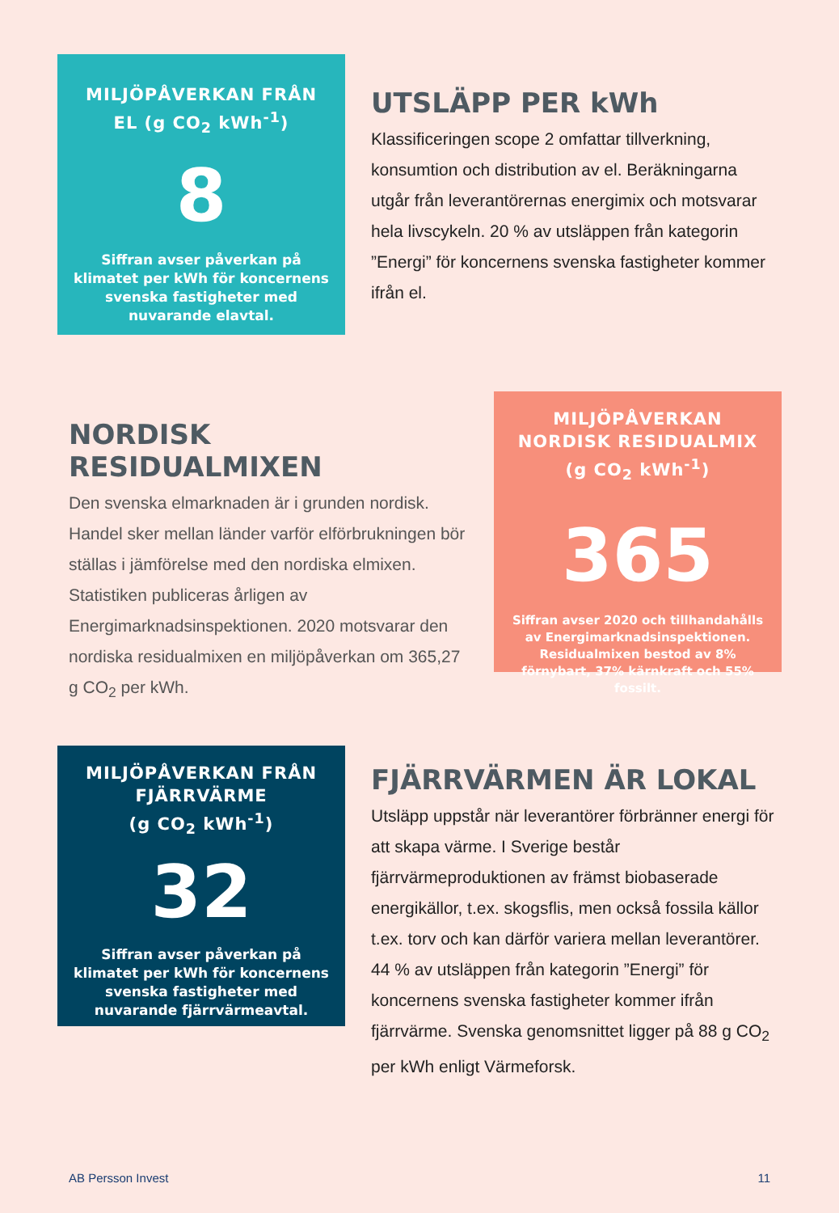MILJÖPÅVERKAN FRÅN EL (g CO<sub>2</sub> kWh<sup>-1</sup>)
8
Siffran avser påverkan på klimatet per kWh för koncernens svenska fastigheter med nuvarande elavtal.
UTSLÄPP PER kWh
Klassificeringen scope 2 omfattar tillverkning, konsumtion och distribution av el. Beräkningarna utgår från leverantörernas energimix och motsvarar hela livscykeln. 20 % av utsläppen från kategorin ”Energi” för koncernens svenska fastigheter kommer ifrån el.
NORDISK RESIDUALMIXEN
Den svenska elmarknaden är i grunden nordisk. Handel sker mellan länder varför elförbrukningen bör ställas i jämförelse med den nordiska elmixen. Statistiken publiceras årligen av Energimarknadsinspektionen. 2020 motsvarar den nordiska residualmixen en miljöpåverkan om 365,27 g CO<sub>2</sub> per kWh.
MILJÖPÅVERKAN NORDISK RESIDUALMIX (g CO<sub>2</sub> kWh<sup>-1</sup>)
365
Siffran avser 2020 och tillhandahålls av Energimarknadsinspektionen. Residualmixen bestod av 8% förnybart, 37% kärnkraft och 55% fossilt.
MILJÖPÅVERKAN FRÅN FJÄRRVÄRME
(g CO<sub>2</sub> kWh<sup>-1</sup>)
32
Siffran avser påverkan på klimatet per kWh för koncernens svenska fastigheter med nuvarande fjärrvärmeavtal.
FJÄRRVÄRMEN ÄR LOKAL
Utsläpp uppstår när leverantörer förbränner energi för att skapa värme. I Sverige består fjärrvärmeproduktionen av främst biobaserade energikällor, t.ex. skogsflis, men också fossila källor t.ex. torv och kan därför variera mellan leverantörer. 44 % av utsläppen från kategorin ”Energi” för koncernens svenska fastigheter kommer ifrån fjärrvärme. Svenska genomsnittet ligger på 88 g CO<sub>2</sub> per kWh enligt Värmeforsk.
AB Persson Invest 11